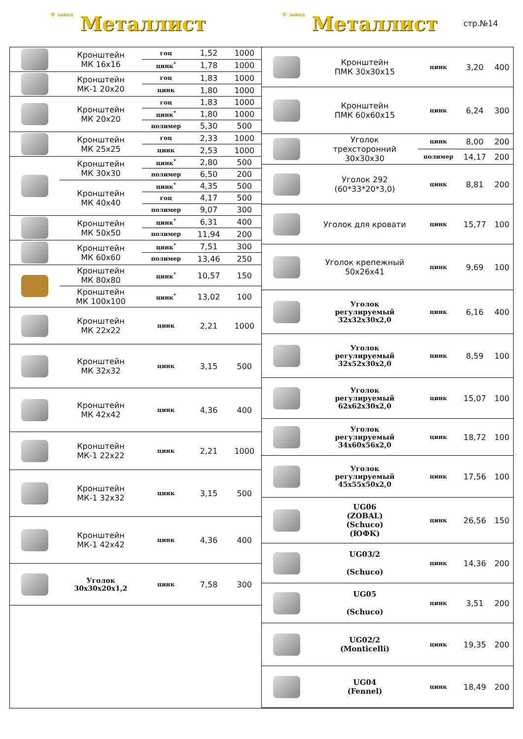® завод Металлист
® завод Металлист
стр.№14
| | Кронштейн МК 16х16 | гоц | 1,52 | 1000 |
| | | цинк<sup>*</sup> | 1,78 | 1000 |
| | Кронштейн МК-1 20х20 | гоц | 1,83 | 1000 |
| | | цинк | 1,80 | 1000 |
| | Кронштейн МК 20х20 | гоц | 1,83 | 1000 |
| | | цинк<sup>*</sup> | 1,80 | 1000 |
| | | полимер | 5,30 | 500 |
| | Кронштейн МК 25х25 | гоц | 2,33 | 1000 |
| | | цинк | 2,53 | 1000 |
| | Кронштейн МК 30х30 | цинк<sup>*</sup> | 2,80 | 500 |
| | | полимер | 6,50 | 200 |
| | Кронштейн МК 40х40 | цинк<sup>*</sup> | 4,35 | 500 |
| | | гоц | 4,17 | 500 |
| | | полимер | 9,07 | 300 |
| | Кронштейн МК 50х50 | цинк<sup>*</sup> | 6,31 | 400 |
| | | полимер | 11,94 | 200 |
| | Кронштейн МК 60х60 | цинк<sup>*</sup> | 7,51 | 300 |
| | | полимер | 13,46 | 250 |
| | Кронштейн МК 80х80 | цинк<sup>*</sup> | 10,57 | 150 |
| | Кронштейн МК 100х100 | цинк<sup>*</sup> | 13,02 | 100 |
| | Кронштейн МК 22х22 | цинк | 2,21 | 1000 |
| | Кронштейн МК 32х32 | цинк | 3,15 | 500 |
| | Кронштейн МК 42х42 | цинк | 4,36 | 400 |
| | Кронштейн МК-1 22х22 | цинк | 2,21 | 1000 |
| | Кронштейн МК-1 32х32 | цинк | 3,15 | 500 |
| | Кронштейн МК-1 42х42 | цинк | 4,36 | 400 |
| | Уголок 30х30х20х1,2 | цинк | 7,58 | 300 |
| | Кронштейн ПМК 30х30х15 | цинк | 3,20 | 400 |
| | Кронштейн ПМК 60х60х15 | цинк | 6,24 | 300 |
| | Уголок трехсторонний 30х30х30 | цинк | 8,00 | 200 |
| | | полимер | 14,17 | 200 |
| | Уголок 292 (60*33*20*3,0) | цинк | 8,81 | 200 |
| | Уголок для кровати | цинк | 15,77 | 100 |
| | Уголок крепежный 50х26х41 | цинк | 9,69 | 100 |
| | Уголок регулируемый 32х32х30х2,0 | цинк | 6,16 | 400 |
| | Уголок регулируемый 32х52х30х2,0 | цинк | 8,59 | 100 |
| | Уголок регулируемый 62х62х30х2,0 | цинк | 15,07 | 100 |
| | Уголок регулируемый 34х60х56х2,0 | цинк | 18,72 | 100 |
| | Уголок регулируемый 45х55х50х2,0 | цинк | 17,56 | 100 |
| | UG06 (ZOBAL) (Schuco) (ЮФК) | цинк | 26,56 | 150 |
| | UG03/2 (Schuco) | цинк | 14,36 | 200 |
| | UG05 (Schuco) | цинк | 3,51 | 200 |
| | UG02/2 (Monticelli) | цинк | 19,35 | 200 |
| | UG04 (Fennel) | цинк | 18,49 | 200 |